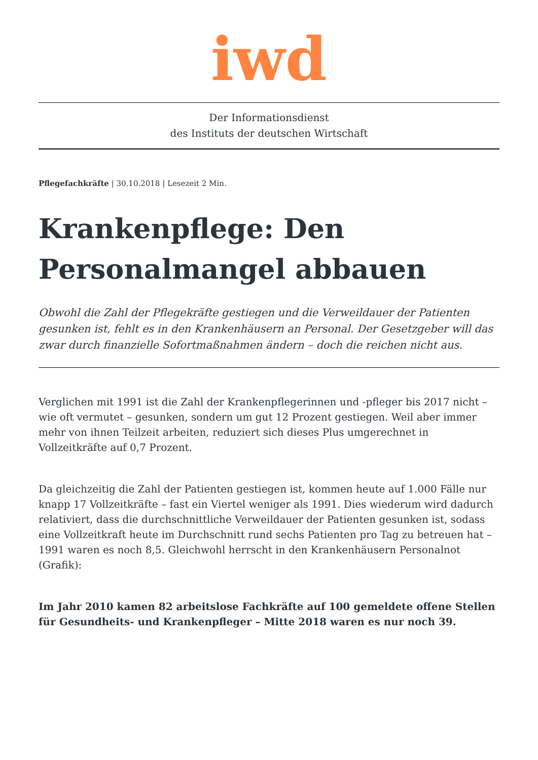iwd
Der Informationsdienst
des Instituts der deutschen Wirtschaft
Pflegefachkräfte | 30.10.2018 | Lesezeit 2 Min.
Krankenpflege: Den Personalmangel abbauen
Obwohl die Zahl der Pflegekräfte gestiegen und die Verweildauer der Patienten gesunken ist, fehlt es in den Krankenhäusern an Personal. Der Gesetzgeber will das zwar durch finanzielle Sofortmaßnahmen ändern – doch die reichen nicht aus.
Verglichen mit 1991 ist die Zahl der Krankenpflegerinnen und -pfleger bis 2017 nicht – wie oft vermutet – gesunken, sondern um gut 12 Prozent gestiegen. Weil aber immer mehr von ihnen Teilzeit arbeiten, reduziert sich dieses Plus umgerechnet in Vollzeitkräfte auf 0,7 Prozent.
Da gleichzeitig die Zahl der Patienten gestiegen ist, kommen heute auf 1.000 Fälle nur knapp 17 Vollzeitkräfte – fast ein Viertel weniger als 1991. Dies wiederum wird dadurch relativiert, dass die durchschnittliche Verweildauer der Patienten gesunken ist, sodass eine Vollzeitkraft heute im Durchschnitt rund sechs Patienten pro Tag zu betreuen hat – 1991 waren es noch 8,5. Gleichwohl herrscht in den Krankenhäusern Personalnot (Grafik):
Im Jahr 2010 kamen 82 arbeitslose Fachkräfte auf 100 gemeldete offene Stellen für Gesundheits- und Krankenpfleger – Mitte 2018 waren es nur noch 39.